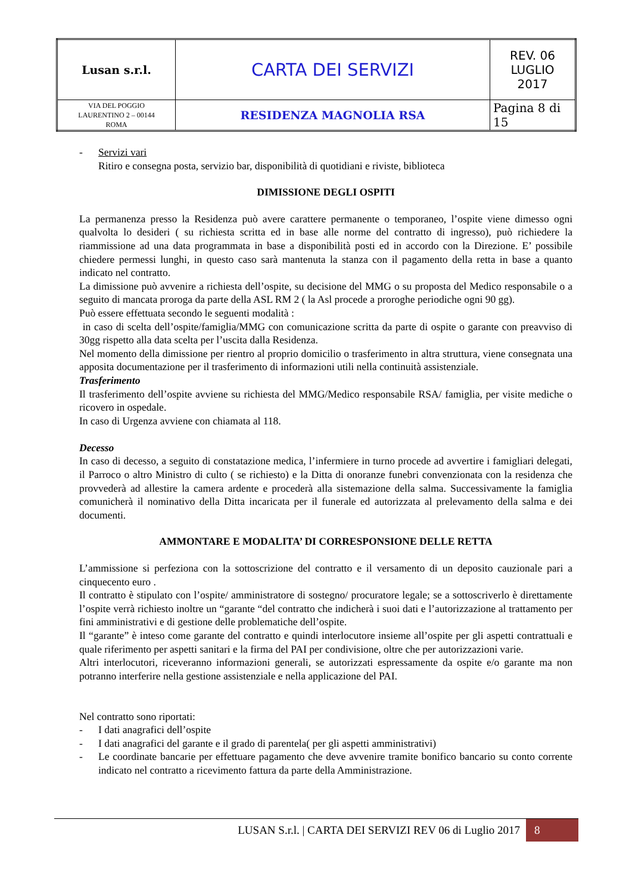| Lusan s.r.l. | CARTA DEI SERVIZI | REV. 06 LUGLIO 2017 |
| VIA DEL POGGIO LAURENTINO 2 – 00144 ROMA | RESIDENZA MAGNOLIA RSA | Pagina 8 di 15 |
- Servizi vari
Ritiro e consegna posta, servizio bar, disponibilità di quotidiani e riviste, biblioteca
DIMISSIONE DEGLI OSPITI
La permanenza presso la Residenza può avere carattere permanente o temporaneo, l’ospite viene dimesso ogni qualvolta lo desideri ( su richiesta scritta ed in base alle norme del contratto di ingresso), può richiedere la riammissione ad una data programmata in base a disponibilità posti ed in accordo con la Direzione. E’ possibile chiedere permessi lunghi, in questo caso sarà mantenuta la stanza con il pagamento della retta in base a quanto indicato nel contratto.
La dimissione può avvenire a richiesta dell’ospite, su decisione del MMG o su proposta del Medico responsabile o a seguito di mancata proroga da parte della ASL RM 2 ( la Asl procede a proroghe periodiche ogni 90 gg).
Può essere effettuata secondo le seguenti modalità :
in caso di scelta dell’ospite/famiglia/MMG con comunicazione scritta da parte di ospite o garante con preavviso di 30gg rispetto alla data scelta per l’uscita dalla Residenza.
Nel momento della dimissione per rientro al proprio domicilio o trasferimento in altra struttura, viene consegnata una apposita documentazione per il trasferimento di informazioni utili nella continuità assistenziale.
Trasferimento
Il trasferimento dell’ospite avviene su richiesta del MMG/Medico responsabile RSA/ famiglia, per visite mediche o ricovero in ospedale.
In caso di Urgenza avviene con chiamata al 118.
Decesso
In caso di decesso, a seguito di constatazione medica, l’infermiere in turno procede ad avvertire i famigliari delegati, il Parroco o altro Ministro di culto ( se richiesto) e la Ditta di onoranze funebri convenzionata con la residenza che provvederà ad allestire la camera ardente e procederà alla sistemazione della salma. Successivamente la famiglia comunicherà il nominativo della Ditta incaricata per il funerale ed autorizzata al prelevamento della salma e dei documenti.
AMMONTARE E MODALITA’ DI CORRESPONSIONE DELLE RETTA
L’ammissione si perfeziona con la sottoscrizione del contratto e il versamento di un deposito cauzionale pari a cinquecento euro .
Il contratto è stipulato con l’ospite/ amministratore di sostegno/ procuratore legale; se a sottoscriverlo è direttamente l’ospite verrà richiesto inoltre un “garante “del contratto che indicherà i suoi dati e l’autorizzazione al trattamento per fini amministrativi e di gestione delle problematiche dell’ospite.
Il “garante” è inteso come garante del contratto e quindi interlocutore insieme all’ospite per gli aspetti contrattuali e quale riferimento per aspetti sanitari e la firma del PAI per condivisione, oltre che per autorizzazioni varie.
Altri interlocutori, riceveranno informazioni generali, se autorizzati espressamente da ospite e/o garante ma non potranno interferire nella gestione assistenziale e nella applicazione del PAI.
Nel contratto sono riportati:
- I dati anagrafici dell’ospite
- I dati anagrafici del garante e il grado di parentela( per gli aspetti amministrativi)
- Le coordinate bancarie per effettuare pagamento che deve avvenire tramite bonifico bancario su conto corrente indicato nel contratto a ricevimento fattura da parte della Amministrazione.
LUSAN S.r.l. | CARTA DEI SERVIZI REV 06 di Luglio 2017 8